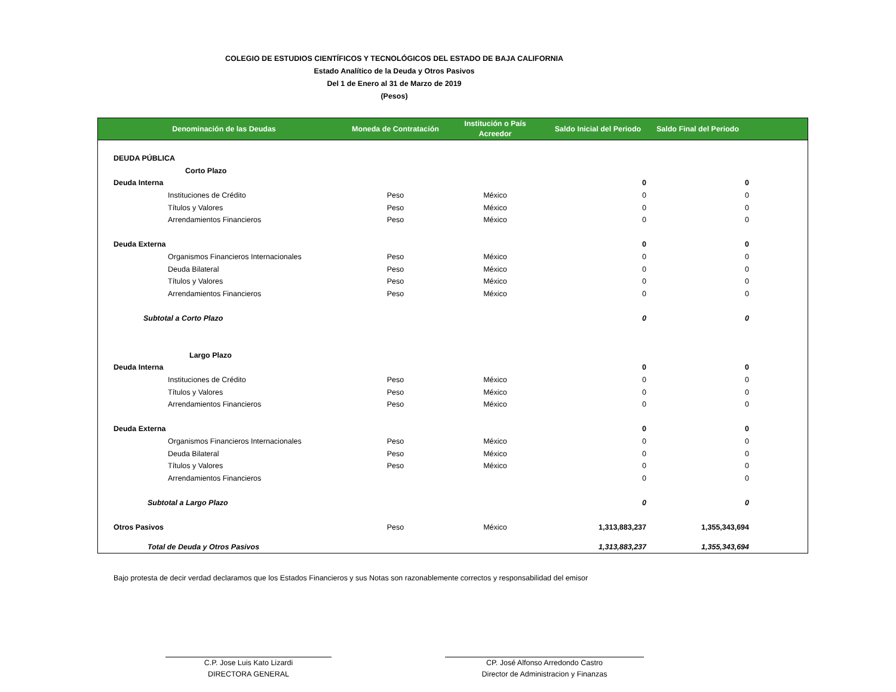COLEGIO DE ESTUDIOS CIENTÍFICOS Y TECNOLÓGICOS DEL ESTADO DE BAJA CALIFORNIA
Estado Analítico de la Deuda y Otros Pasivos
Del 1 de Enero al 31 de Marzo de 2019
(Pesos)
| Denominación de las Deudas | Moneda de Contratación | Institución o País Acreedor | Saldo Inicial del Periodo | Saldo Final del Periodo | |
| --- | --- | --- | --- | --- | --- |
| DEUDA PÚBLICA | | | | | |
| Corto Plazo | | | | | |
| Deuda Interna | | | 0 | 0 | |
| Instituciones de Crédito | Peso | México | 0 | 0 | |
| Títulos y Valores | Peso | México | 0 | 0 | |
| Arrendamientos Financieros | Peso | México | 0 | 0 | |
| Deuda Externa | | | 0 | 0 | |
| Organismos Financieros Internacionales | Peso | México | 0 | 0 | |
| Deuda Bilateral | Peso | México | 0 | 0 | |
| Títulos y Valores | Peso | México | 0 | 0 | |
| Arrendamientos Financieros | Peso | México | 0 | 0 | |
| Subtotal a Corto Plazo | | | 0 | 0 | |
| Largo Plazo | | | | | |
| Deuda Interna | | | 0 | 0 | |
| Instituciones de Crédito | Peso | México | 0 | 0 | |
| Títulos y Valores | Peso | México | 0 | 0 | |
| Arrendamientos Financieros | Peso | México | 0 | 0 | |
| Deuda Externa | | | 0 | 0 | |
| Organismos Financieros Internacionales | Peso | México | 0 | 0 | |
| Deuda Bilateral | Peso | México | 0 | 0 | |
| Títulos y Valores | Peso | México | 0 | 0 | |
| Arrendamientos Financieros | | | 0 | 0 | |
| Subtotal a Largo Plazo | | | 0 | 0 | |
| Otros Pasivos | Peso | México | 1,313,883,237 | 1,355,343,694 | |
| Total de Deuda y Otros Pasivos | | | 1,313,883,237 | 1,355,343,694 | |
Bajo protesta de decir verdad declaramos que los Estados Financieros y sus Notas son razonablemente correctos y responsabilidad del emisor
C.P. Jose Luis Kato Lizardi
DIRECTORA GENERAL
CP. José Alfonso Arredondo Castro
Director de Administracion y Finanzas